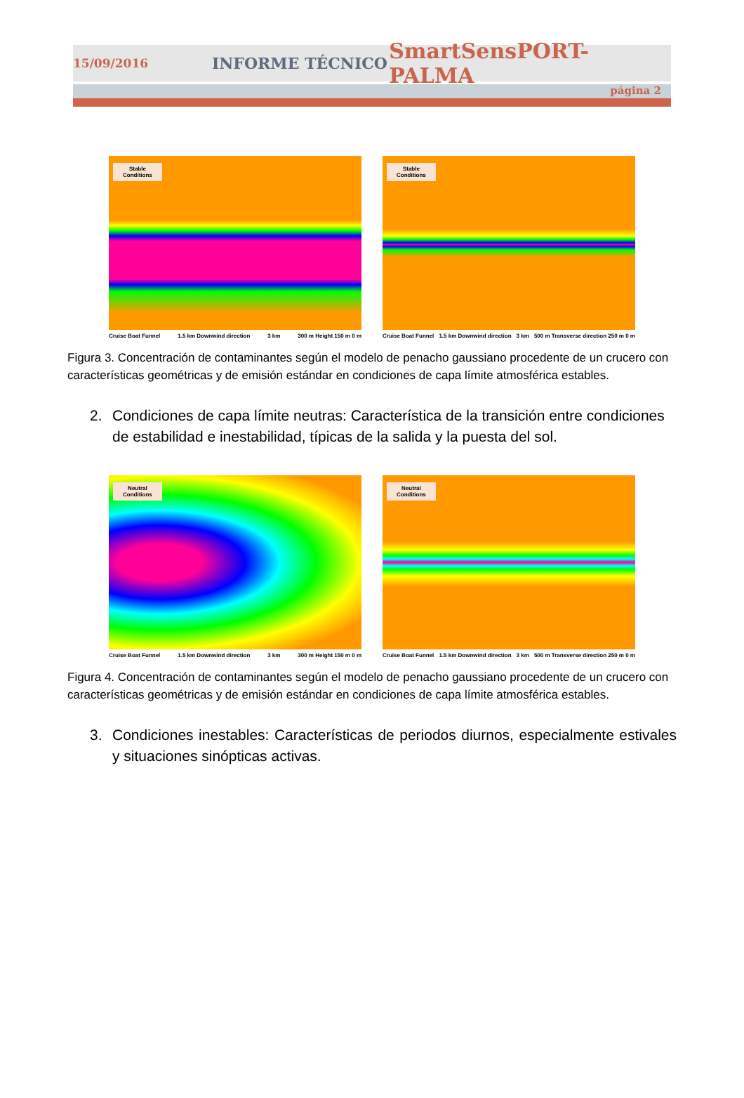15/09/2016 INFORME TÉCNICO SmartSensPORT-PALMA
página 2
Stable
Conditions
Cruise Boat Funnel 1.5 km Downwind direction 3 km 300 m Height 150 m 0 m
Stable
Conditions
Cruise Boat Funnel 1.5 km Downwind direction 3 km 500 m Transverse direction 250 m 0 m
Figura 3. Concentración de contaminantes según el modelo de penacho gaussiano procedente de un crucero con características geométricas y de emisión estándar en condiciones de capa límite atmosférica estables.
2. Condiciones de capa límite neutras: Característica de la transición entre condiciones de estabilidad e inestabilidad, típicas de la salida y la puesta del sol.
Neutral
Conditions
Cruise Boat Funnel 1.5 km Downwind direction 3 km 300 m Height 150 m 0 m
Neutral
Conditions
Cruise Boat Funnel 1.5 km Downwind direction 3 km 500 m Transverse direction 250 m 0 m
Figura 4. Concentración de contaminantes según el modelo de penacho gaussiano procedente de un crucero con características geométricas y de emisión estándar en condiciones de capa límite atmosférica estables.
3. Condiciones inestables: Características de periodos diurnos, especialmente estivales y situaciones sinópticas activas.